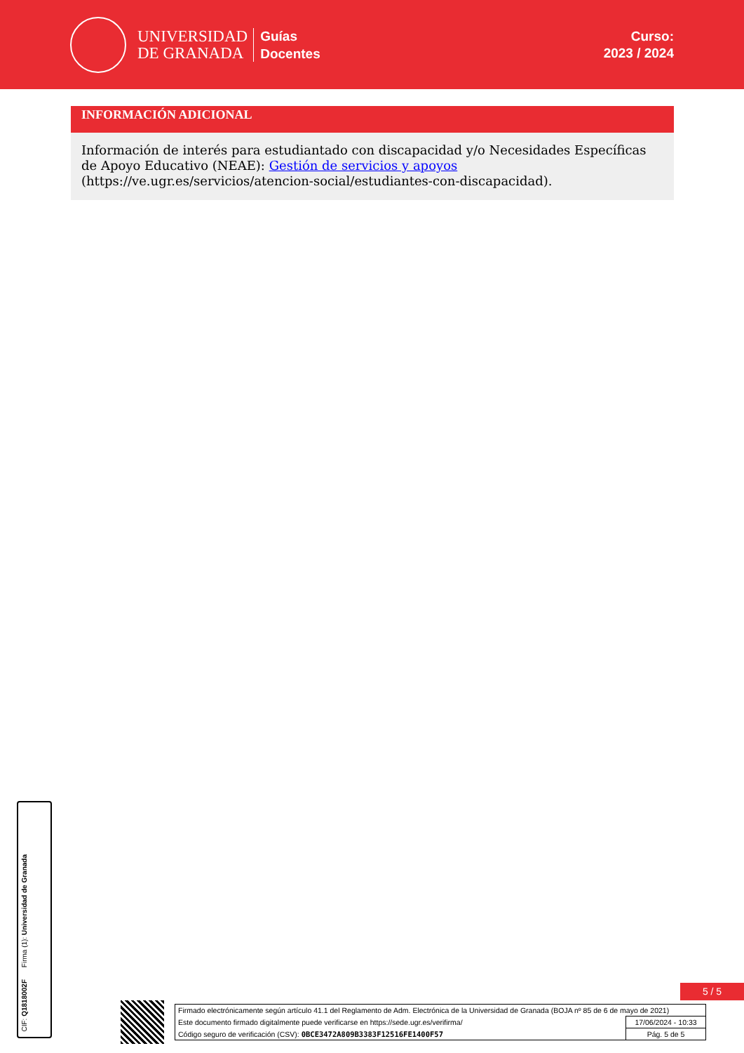UNIVERSIDAD
DE GRANADA
Guías
Docentes
Curso:
2023 / 2024
INFORMACIÓN ADICIONAL
Información de interés para estudiantado con discapacidad y/o Necesidades Específicas de Apoyo Educativo (NEAE): Gestión de servicios y apoyos (https://ve.ugr.es/servicios/atencion-social/estudiantes-con-discapacidad).
Firma (1): Universidad de Granada
CIF: Q1818002F
5 / 5
| Firmado electrónicamente según artículo 41.1 del Reglamento de Adm. Electrónica de la Universidad de Granada (BOJA nº 85 de 6 de mayo de 2021) | |
| Este documento firmado digitalmente puede verificarse en https://sede.ugr.es/verifirma/ | 17/06/2024 - 10:33 |
| Código seguro de verificación (CSV): 0BCE3472A809B3383F12516FE1400F57 | Pág. 5 de 5 |